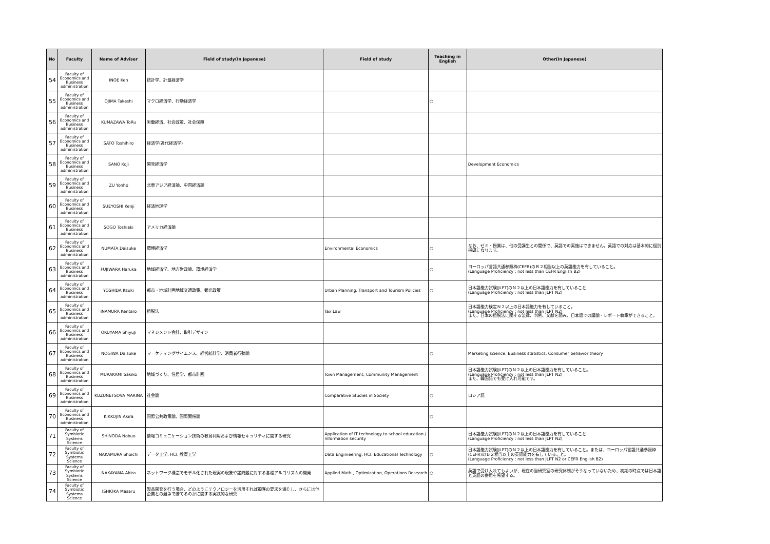| No | Faculty | Name of Adviser | Field of study(In Japanese) | Field of study | Teaching in English | Other(In Japanese) |
| --- | --- | --- | --- | --- | --- | --- |
| 54 | Faculty of Economics and Business administration | INOE Ken | 統計学、計量経済学 | | | |
| 55 | Faculty of Economics and Business administration | OJIMA Takeshi | マクロ経済学、行動経済学 | | ○ | |
| 56 | Faculty of Economics and Business administration | KUMAZAWA ToRu | 労働経済、社会政策、社会保障 | | | |
| 57 | Faculty of Economics and Business administration | SATO Toshihiro | 経済学(近代経済学) | | | |
| 58 | Faculty of Economics and Business administration | SANO KoJi | 開発経済学 | | | Development Economics |
| 59 | Faculty of Economics and Business administration | ZU Yonho | 北東アジア経済論、中国経済論 | | | |
| 60 | Faculty of Economics and Business administration | SUEYOSHI Kenji | 経済地理学 | | | |
| 61 | Faculty of Economics and Business administration | SOGO Toshiaki | アメリカ経済論 | | | |
| 62 | Faculty of Economics and Business administration | NUMATA Daisuke | 環境経済学 | Environmental Economics | ○ | なお、ゼミ・授業は、他の受講生との関係で、英語での実施はできません。英語での対応は基本的に個別指導になります。 |
| 63 | Faculty of Economics and Business administration | FUJIWARA Haruka | 地域経済学、地方財政論、環境経済学 | | ○ | ヨーロッパ言語共通参照枠(CEFR)のＢ２相当以上の英語能力を有していること。 (Language Proficiency : not less than CEFR English B2) |
| 64 | Faculty of Economics and Business administration | YOSHIDA Itsuki | 都市・地域計画地域交通政策、観光政策 | Urban Planning, Transport and Tourism Policies | ○ | 日本語能力試験(JLPT)のＮ２以上の日本語能力を有していること (Language Proficiency : not less than JLPT N2) |
| 65 | Faculty of Economics and Business administration | INAMURA Kentaro | 租税法 | Tax Law | | 日本語能力検定Ｎ２以上の日本語能力を有していること。 (Language Proficiency : not less than JLPT N2) また、日本の租税法に関する法律、判例、文献を読み、日本語での議論・レポート執筆ができること。 |
| 66 | Faculty of Economics and Business administration | OKUYAMA ShiyuJi | マネジメント会計、取引デザイン | | | |
| 67 | Faculty of Economics and Business administration | NOGIWA Daisuke | マーケティングサイエンス、経営統計学、消費者行動論 | | ○ | Marketing science, Business statistics, Consumer behavior theory |
| 68 | Faculty of Economics and Business administration | MURAKAMI Sakiko | 地域づくり、住居学、都市計画 | Town Management, Community Management | | 日本語能力試験(JLPT)のＮ２以上の日本語能力を有していること。 (Language Proficiency : not less than JLPT N2) また、韓国語でも受け入れ可能です。 |
| 69 | Faculty of Economics and Business administration | KUZUNETSOVA MARINA | 社会論 | Comparative Studies in Society | ○ | ロシア語 |
| 70 | Faculty of Economics and Business administration | KIKKOJIN Akira | 国際公共政策論、国際関係論 | | ○ | |
| 71 | Faculty of Symbiotic Systems Science | SHINODA Nobuo | 情報コミュニケーション技術の教育利用および情報セキュリティに関する研究 | Application of IT technology to school education / Information security | | 日本語能力試験(JLPT)のＮ２以上の日本語能力を有していること (Language Proficiency : not less than JLPT N2) |
| 72 | Faculty of Symbiotic Systems Science | NAKAMURA Shoichi | データ工学, HCI, 教育工学 | Data Enginieering, HCI, Educational Technology | ○ | 日本語能力試験(JLPT)のＮ２以上の日本語能力を有していること。または、ヨーロッパ言語共通参照枠(CEFR)のＢ２相当以上の英語能力を有していること。 (Language Proficiency : not less than JLPT N2 or CEFR English B2) |
| 73 | Faculty of Symbiotic Systems Science | NAKAYAMA Akira | ネットワーク構造でモデル化された現実の現象や諸問題に対する各種アルゴリズムの開発 | Applied Math., Optimization, Operations Research | ○ | 英語で受け入れてもよいが、現在の当研究室の研究体制がそうなっていないため、初期の時点では日本語と英語の併用を希望する。 |
| 74 | Faculty of Symbiotic Systems Science | ISHIOKA Masaru | 製品開発を行う場合、どのようにテクノロジーを活用すれば顧客の要求を満たし、さらには他企業との競争で勝てるのかに関する実践的な研究 | | | |